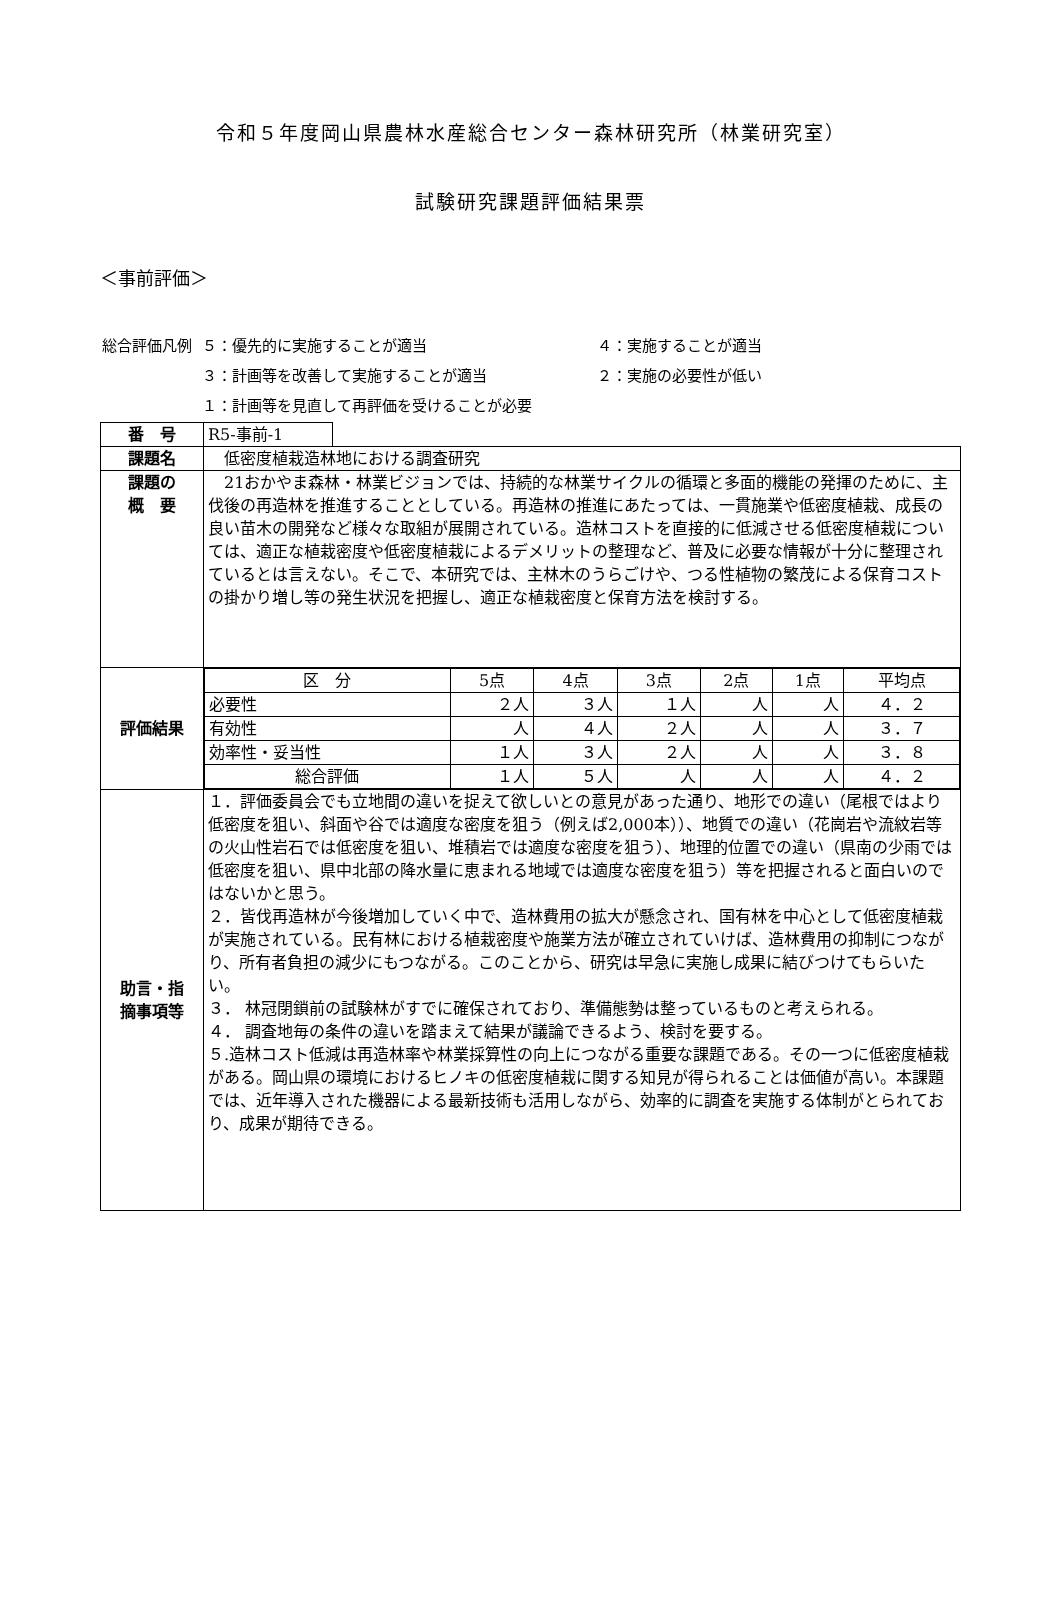令和５年度岡山県農林水産総合センター森林研究所（林業研究室）
試験研究課題評価結果票
＜事前評価＞
| 総合評価凡例 | ５：優先的に実施することが適当 | ４：実施することが適当 |
| | ３：計画等を改善して実施することが適当 | ２：実施の必要性が低い |
| | １：計画等を見直して再評価を受けることが必要 | |
| 番 号 | R5-事前-1 | |
| 課題名 | 低密度植栽造林地における調査研究 | |
| 課題の 概 要 | 21おかやま森林・林業ビジョンでは、持続的な林業サイクルの循環と多面的機能の発揮のために、主伐後の再造林を推進することとしている。再造林の推進にあたっては、一貫施業や低密度植栽、成長の良い苗木の開発など様々な取組が展開されている。造林コストを直接的に低減させる低密度植栽については、適正な植栽密度や低密度植栽によるデメリットの整理など、普及に必要な情報が十分に整理されているとは言えない。そこで、本研究では、主林木のうらごけや、つる性植物の繁茂による保育コストの掛かり増し等の発生状況を把握し、適正な植栽密度と保育方法を検討する。 | |
| 評価結果 | / 区 分 / 5点 / 4点 / 3点 / 2点 / 1点 / 平均点 / / 必要性 / ２人 / ３人 / １人 / 人 / 人 / ４．２ / / 有効性 / 人 / ４人 / ２人 / 人 / 人 / ３．７ / / 効率性・妥当性 / １人 / ３人 / ２人 / 人 / 人 / ３．８ / / 総合評価 / １人 / ５人 / 人 / 人 / 人 / ４．２ / | |
| 助言・指 摘事項等 | １．評価委員会でも立地間の違いを捉えて欲しいとの意見があった通り、地形での違い（尾根ではより低密度を狙い、斜面や谷では適度な密度を狙う（例えば2,000本））、地質での違い（花崗岩や流紋岩等の火山性岩石では低密度を狙い、堆積岩では適度な密度を狙う）、地理的位置での違い（県南の少雨では低密度を狙い、県中北部の降水量に恵まれる地域では適度な密度を狙う）等を把握されると面白いのではないかと思う。 ２．皆伐再造林が今後増加していく中で、造林費用の拡大が懸念され、国有林を中心として低密度植栽が実施されている。民有林における植栽密度や施業方法が確立されていけば、造林費用の抑制につながり、所有者負担の減少にもつながる。このことから、研究は早急に実施し成果に結びつけてもらいたい。 ３． 林冠閉鎖前の試験林がすでに確保されており、準備態勢は整っているものと考えられる。 ４． 調査地毎の条件の違いを踏まえて結果が議論できるよう、検討を要する。 ５.造林コスト低減は再造林率や林業採算性の向上につながる重要な課題である。その一つに低密度植栽がある。岡山県の環境におけるヒノキの低密度植栽に関する知見が得られることは価値が高い。本課題では、近年導入された機器による最新技術も活用しながら、効率的に調査を実施する体制がとられており、成果が期待できる。 | |